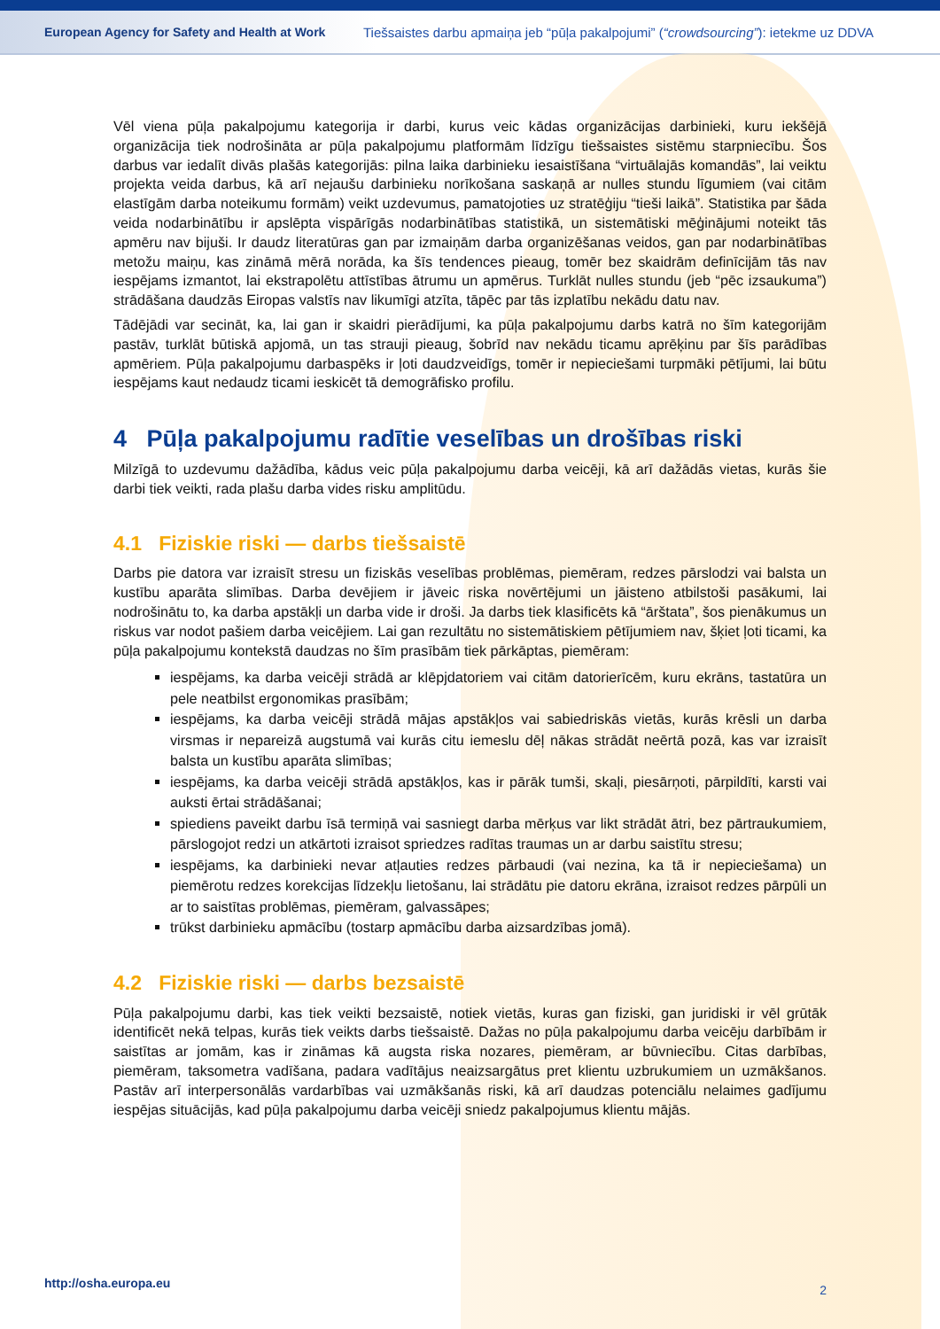European Agency for Safety and Health at Work
Tiešsaistes darbu apmaiņa jeb “pūļa pakalpojumi” (“crowdsourcing”): ietekme uz DDVA
Vēl viena pūļa pakalpojumu kategorija ir darbi, kurus veic kādas organizācijas darbinieki, kuru iekšējā organizācija tiek nodrošināta ar pūļa pakalpojumu platformām līdzīgu tiešsaistes sistēmu starpniecību. Šos darbus var iedalīt divās plašās kategorijās: pilna laika darbinieku iesaistīšana “virtuālajās komandās”, lai veiktu projekta veida darbus, kā arī nejaušu darbinieku norīkošana saskaņā ar nulles stundu līgumiem (vai citām elastīgām darba noteikumu formām) veikt uzdevumus, pamatojoties uz stratēģiju “tieši laikā”. Statistika par šāda veida nodarbinātību ir apslēpta vispārīgās nodarbinātības statistikā, un sistemātiski mēģinājumi noteikt tās apmēru nav bijuši. Ir daudz literatūras gan par izmaiņām darba organizēšanas veidos, gan par nodarbinātības metožu maiņu, kas zināmā mērā norāda, ka šīs tendences pieaug, tomēr bez skaidrām definīcijām tās nav iespējams izmantot, lai ekstrapolētu attīstības ātrumu un apmērus. Turklāt nulles stundu (jeb “pēc izsaukuma”) strādāšana daudzās Eiropas valstīs nav likumīgi atzīta, tāpēc par tās izplatību nekādu datu nav.
Tādējādi var secināt, ka, lai gan ir skaidri pierādījumi, ka pūļa pakalpojumu darbs katrā no šīm kategorijām pastāv, turklāt būtiskā apjomā, un tas strauji pieaug, šobrīd nav nekādu ticamu aprēķinu par šīs parādības apmēriem. Pūļa pakalpojumu darbaspēks ir ļoti daudzveidīgs, tomēr ir nepieciešami turpmāki pētījumi, lai būtu iespējams kaut nedaudz ticami ieskicēt tā demogrāfisko profilu.
4 Pūļa pakalpojumu radītie veselības un drošības riski
Milzīgā to uzdevumu dažādība, kādus veic pūļa pakalpojumu darba veicēji, kā arī dažādās vietas, kurās šie darbi tiek veikti, rada plašu darba vides risku amplitūdu.
4.1 Fiziskie riski — darbs tiešsaistē
Darbs pie datora var izraisīt stresu un fiziskās veselības problēmas, piemēram, redzes pārslodzi vai balsta un kustību aparāta slimības. Darba devējiem ir jāveic riska novērtējumi un jāisteno atbilstoši pasākumi, lai nodrošinātu to, ka darba apstākļi un darba vide ir droši. Ja darbs tiek klasificēts kā “ārštata”, šos pienākumus un riskus var nodot pašiem darba veicējiem. Lai gan rezultātu no sistemātiskiem pētījumiem nav, šķiet ļoti ticami, ka pūļa pakalpojumu kontekstā daudzas no šīm prasībām tiek pārkāptas, piemēram:
iespējams, ka darba veicēji strādā ar klēpjdatoriem vai citām datorierīcēm, kuru ekrāns, tastatūra un pele neatbilst ergonomikas prasībām;
iespējams, ka darba veicēji strādā mājas apstākļos vai sabiedriskās vietās, kurās krēsli un darba virsmas ir nepareizā augstumā vai kurās citu iemeslu dēļ nākas strādāt neērtā pozā, kas var izraisīt balsta un kustību aparāta slimības;
iespējams, ka darba veicēji strādā apstākļos, kas ir pārāk tumši, skaļi, piesārņoti, pārpildīti, karsti vai auksti ērtai strādāšanai;
spiediens paveikt darbu īsā termiņā vai sasniegt darba mērķus var likt strādāt ātri, bez pārtraukumiem, pārslogojot redzi un atkārtoti izraisot spriedzes radītas traumas un ar darbu saistītu stresu;
iespējams, ka darbinieki nevar atļauties redzes pārbaudi (vai nezina, ka tā ir nepieciešama) un piemērotu redzes korekcijas līdzekļu lietošanu, lai strādātu pie datoru ekrāna, izraisot redzes pārpūli un ar to saistītas problēmas, piemēram, galvassāpes;
trūkst darbinieku apmācību (tostarp apmācību darba aizsardzības jomā).
4.2 Fiziskie riski — darbs bezsaistē
Pūļa pakalpojumu darbi, kas tiek veikti bezsaistē, notiek vietās, kuras gan fiziski, gan juridiski ir vēl grūtāk identificēt nekā telpas, kurās tiek veikts darbs tiešsaistē. Dažas no pūļa pakalpojumu darba veicēju darbībām ir saistītas ar jomām, kas ir zināmas kā augsta riska nozares, piemēram, ar būvniecību. Citas darbības, piemēram, taksometra vadīšana, padara vadītājus neaizsargātus pret klientu uzbrukumiem un uzmākšanos. Pastāv arī interpersonālās vardarbības vai uzmākšanās riski, kā arī daudzas potenciālu nelaimes gadījumu iespējas situācijās, kad pūļa pakalpojumu darba veicēji sniedz pakalpojumus klientu mājās.
http://osha.europa.eu 2